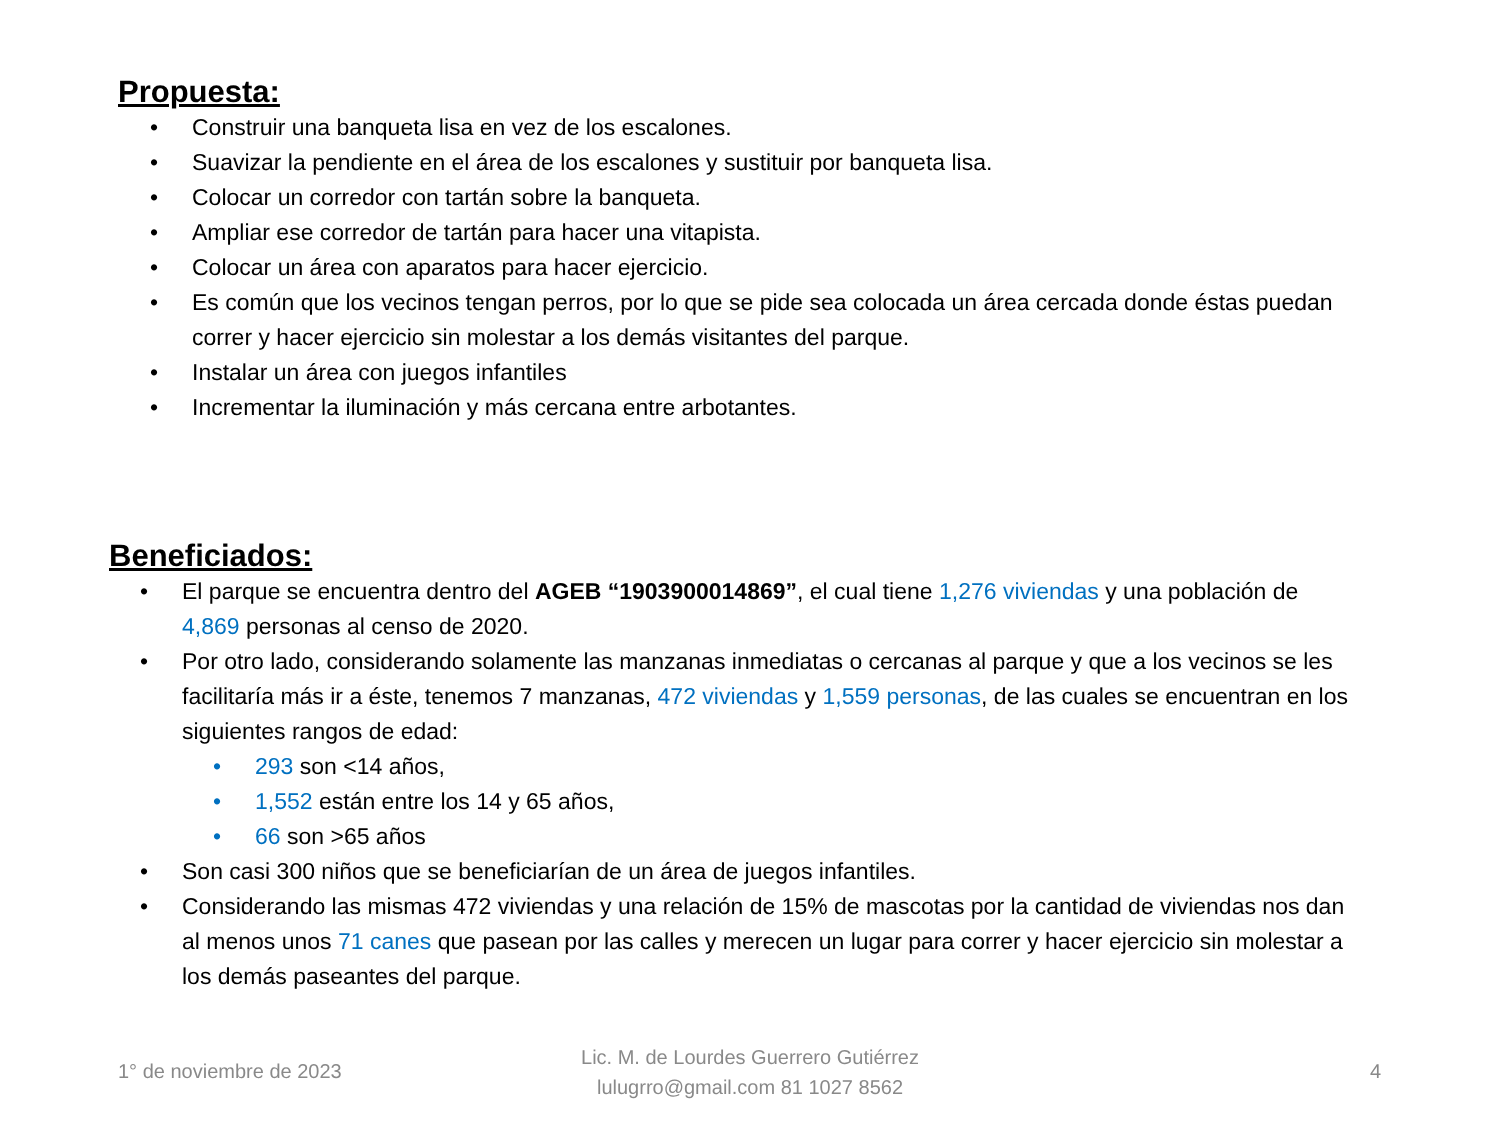Propuesta:
• Construir una banqueta lisa en vez de los escalones.
• Suavizar la pendiente en el área de los escalones y sustituir por banqueta lisa.
• Colocar un corredor con tartán sobre la banqueta.
• Ampliar ese corredor de tartán para hacer una vitapista.
• Colocar un área con aparatos para hacer ejercicio.
• Es común que los vecinos tengan perros, por lo que se pide sea colocada un área cercada donde éstas puedan correr y hacer ejercicio sin molestar a los demás visitantes del parque.
• Instalar un área con juegos infantiles
• Incrementar la iluminación y más cercana entre arbotantes.
Beneficiados:
• El parque se encuentra dentro del AGEB “1903900014869”, el cual tiene 1,276 viviendas y una población de 4,869 personas al censo de 2020.
• Por otro lado, considerando solamente las manzanas inmediatas o cercanas al parque y que a los vecinos se les facilitaría más ir a éste, tenemos 7 manzanas, 472 viviendas y 1,559 personas, de las cuales se encuentran en los siguientes rangos de edad:
• 293 son <14 años,
• 1,552 están entre los 14 y 65 años,
• 66 son >65 años
• Son casi 300 niños que se beneficiarían de un área de juegos infantiles.
• Considerando las mismas 472 viviendas y una relación de 15% de mascotas por la cantidad de viviendas nos dan al menos unos 71 canes que pasean por las calles y merecen un lugar para correr y hacer ejercicio sin molestar a los demás paseantes del parque.
1° de noviembre de 2023
Lic. M. de Lourdes Guerrero Gutiérrez
lulugrro@gmail.com 81 1027 8562
4